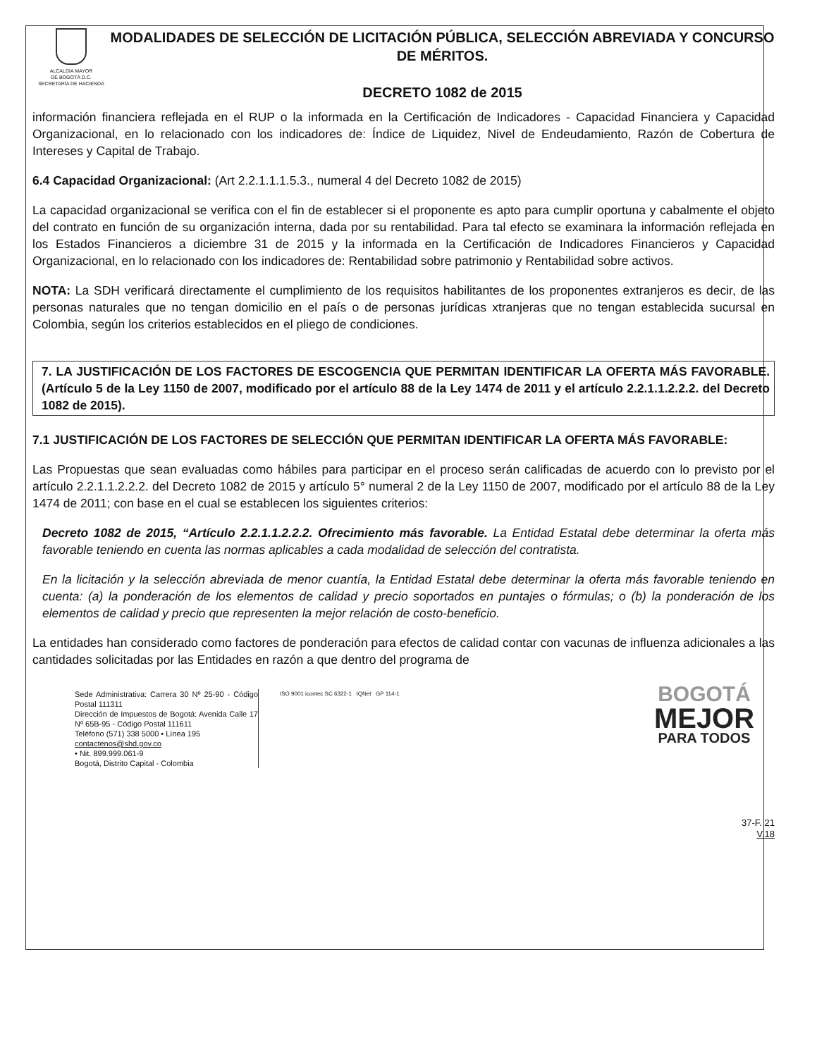ALCALDÍA MAYOR
DE BOGOTÁ D.C.
SECRETARÍA DE HACIENDA
MODALIDADES DE SELECCIÓN DE LICITACIÓN PÚBLICA, SELECCIÓN ABREVIADA Y CONCURSO DE MÉRITOS.
DECRETO 1082 de 2015
información financiera reflejada en el RUP o la informada en la Certificación de Indicadores - Capacidad Financiera y Capacidad Organizacional, en lo relacionado con los indicadores de: Índice de Liquidez, Nivel de Endeudamiento, Razón de Cobertura de Intereses y Capital de Trabajo.
6.4 Capacidad Organizacional: (Art 2.2.1.1.1.5.3., numeral 4 del Decreto 1082 de 2015)
La capacidad organizacional se verifica con el fin de establecer si el proponente es apto para cumplir oportuna y cabalmente el objeto del contrato en función de su organización interna, dada por su rentabilidad. Para tal efecto se examinara la información reflejada en los Estados Financieros a diciembre 31 de 2015 y la informada en la Certificación de Indicadores Financieros y Capacidad Organizacional, en lo relacionado con los indicadores de: Rentabilidad sobre patrimonio y Rentabilidad sobre activos.
NOTA: La SDH verificará directamente el cumplimiento de los requisitos habilitantes de los proponentes extranjeros es decir, de las personas naturales que no tengan domicilio en el país o de personas jurídicas xtranjeras que no tengan establecida sucursal en Colombia, según los criterios establecidos en el pliego de condiciones.
7. LA JUSTIFICACIÓN DE LOS FACTORES DE ESCOGENCIA QUE PERMITAN IDENTIFICAR LA OFERTA MÁS FAVORABLE. (Artículo 5 de la Ley 1150 de 2007, modificado por el artículo 88 de la Ley 1474 de 2011 y el artículo 2.2.1.1.2.2.2. del Decreto 1082 de 2015).
7.1 JUSTIFICACIÓN DE LOS FACTORES DE SELECCIÓN QUE PERMITAN IDENTIFICAR LA OFERTA MÁS FAVORABLE:
Las Propuestas que sean evaluadas como hábiles para participar en el proceso serán calificadas de acuerdo con lo previsto por el artículo 2.2.1.1.2.2.2. del Decreto 1082 de 2015 y artículo 5° numeral 2 de la Ley 1150 de 2007, modificado por el artículo 88 de la Ley 1474 de 2011; con base en el cual se establecen los siguientes criterios:
Decreto 1082 de 2015, “Artículo 2.2.1.1.2.2.2. Ofrecimiento más favorable. La Entidad Estatal debe determinar la oferta más favorable teniendo en cuenta las normas aplicables a cada modalidad de selección del contratista.
En la licitación y la selección abreviada de menor cuantía, la Entidad Estatal debe determinar la oferta más favorable teniendo en cuenta: (a) la ponderación de los elementos de calidad y precio soportados en puntajes o fórmulas; o (b) la ponderación de los elementos de calidad y precio que representen la mejor relación de costo-beneficio.
La entidades han considerado como factores de ponderación para efectos de calidad contar con vacunas de influenza adicionales a las cantidades solicitadas por las Entidades en razón a que dentro del programa de
Sede Administrativa: Carrera 30 Nº 25-90 - Código Postal 111311
Dirección de Impuestos de Bogotá: Avenida Calle 17 Nº 65B-95 - Código Postal 111611
Teléfono (571) 338 5000 • Línea 195
contactenos@shd.gov.co
• Nit. 899.999.061-9
Bogotá, Distrito Capital - Colombia
ISO 9001 icontec SC 6322-1 IQNet GP 114-1
BOGOTÁ
MEJOR
PARA TODOS
37-F. 21
V.18